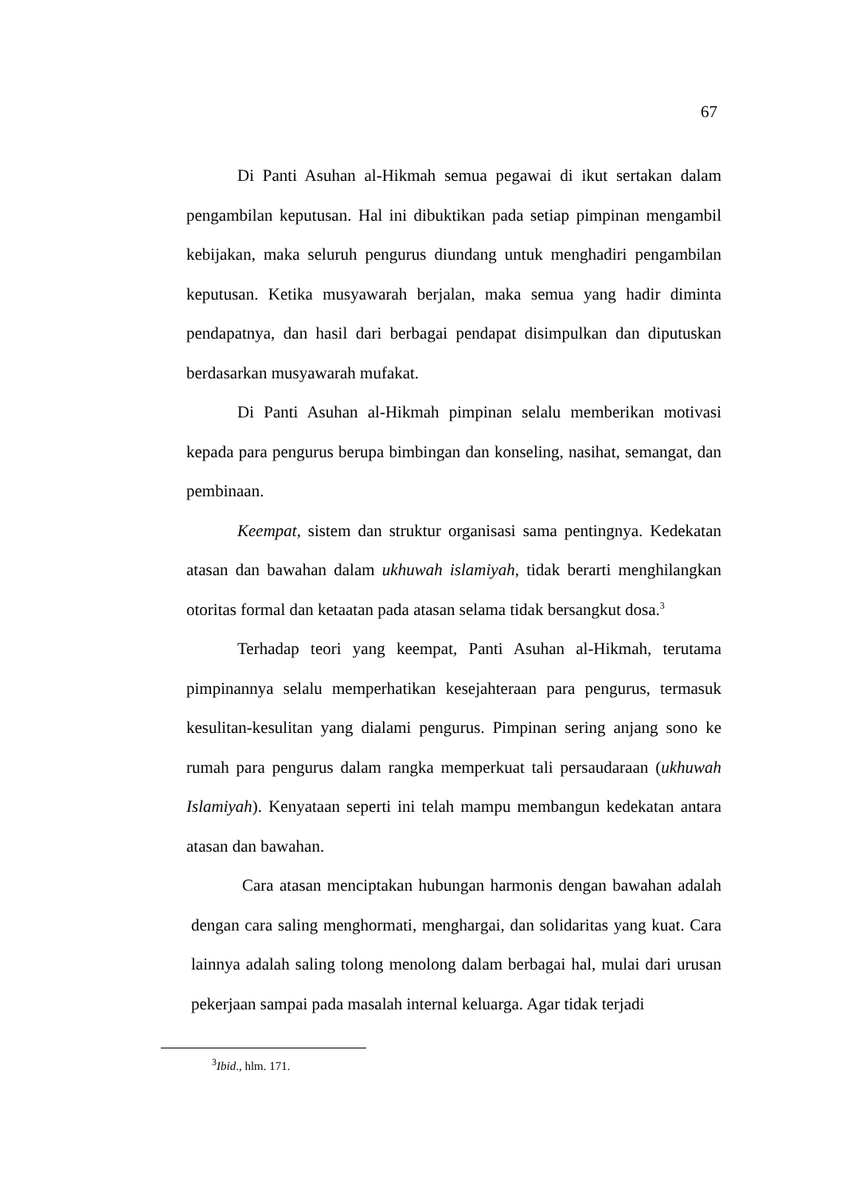67
Di Panti Asuhan al-Hikmah semua pegawai di ikut sertakan dalam pengambilan keputusan. Hal ini dibuktikan pada setiap pimpinan mengambil kebijakan, maka seluruh pengurus diundang untuk menghadiri pengambilan keputusan. Ketika musyawarah berjalan, maka semua yang hadir diminta pendapatnya, dan hasil dari berbagai pendapat disimpulkan dan diputuskan berdasarkan musyawarah mufakat.
Di Panti Asuhan al-Hikmah pimpinan selalu memberikan motivasi kepada para pengurus berupa bimbingan dan konseling, nasihat, semangat, dan pembinaan.
Keempat, sistem dan struktur organisasi sama pentingnya. Kedekatan atasan dan bawahan dalam ukhuwah islamiyah, tidak berarti menghilangkan otoritas formal dan ketaatan pada atasan selama tidak bersangkut dosa.<sup>3</sup>
Terhadap teori yang keempat, Panti Asuhan al-Hikmah, terutama pimpinannya selalu memperhatikan kesejahteraan para pengurus, termasuk kesulitan-kesulitan yang dialami pengurus. Pimpinan sering anjang sono ke rumah para pengurus dalam rangka memperkuat tali persaudaraan (ukhuwah Islamiyah). Kenyataan seperti ini telah mampu membangun kedekatan antara atasan dan bawahan.
Cara atasan menciptakan hubungan harmonis dengan bawahan adalah dengan cara saling menghormati, menghargai, dan solidaritas yang kuat. Cara lainnya adalah saling tolong menolong dalam berbagai hal, mulai dari urusan pekerjaan sampai pada masalah internal keluarga. Agar tidak terjadi
<sup>3</sup> Ibid., hlm. 171.